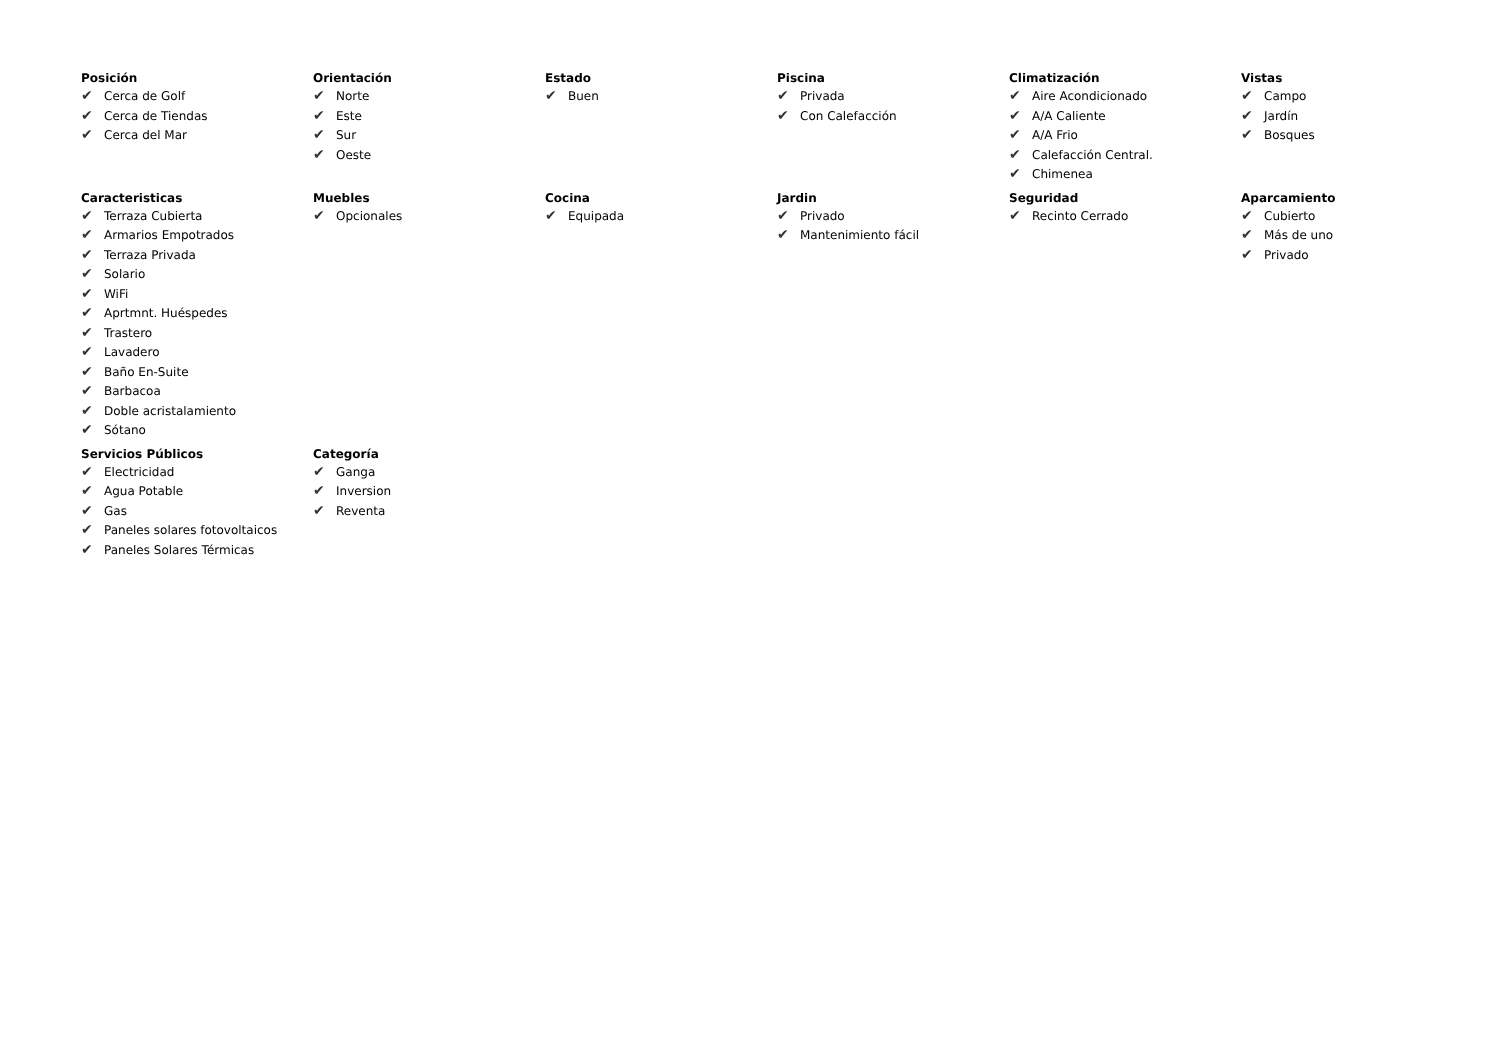Posición
✔ Cerca de Golf
✔ Cerca de Tiendas
✔ Cerca del Mar
Orientación
✔ Norte
✔ Este
✔ Sur
✔ Oeste
Estado
✔ Buen
Piscina
✔ Privada
✔ Con Calefacción
Climatización
✔ Aire Acondicionado
✔ A/A Caliente
✔ A/A Frio
✔ Calefacción Central.
✔ Chimenea
Vistas
✔ Campo
✔ Jardín
✔ Bosques
Caracteristicas
✔ Terraza Cubierta
✔ Armarios Empotrados
✔ Terraza Privada
✔ Solario
✔ WiFi
✔ Aprtmnt. Huéspedes
✔ Trastero
✔ Lavadero
✔ Baño En-Suite
✔ Barbacoa
✔ Doble acristalamiento
✔ Sótano
Muebles
✔ Opcionales
Cocina
✔ Equipada
Jardin
✔ Privado
✔ Mantenimiento fácil
Seguridad
✔ Recinto Cerrado
Aparcamiento
✔ Cubierto
✔ Más de uno
✔ Privado
Servicios Públicos
✔ Electricidad
✔ Agua Potable
✔ Gas
✔ Paneles solares fotovoltaicos
✔ Paneles Solares Térmicas
Categoría
✔ Ganga
✔ Inversion
✔ Reventa